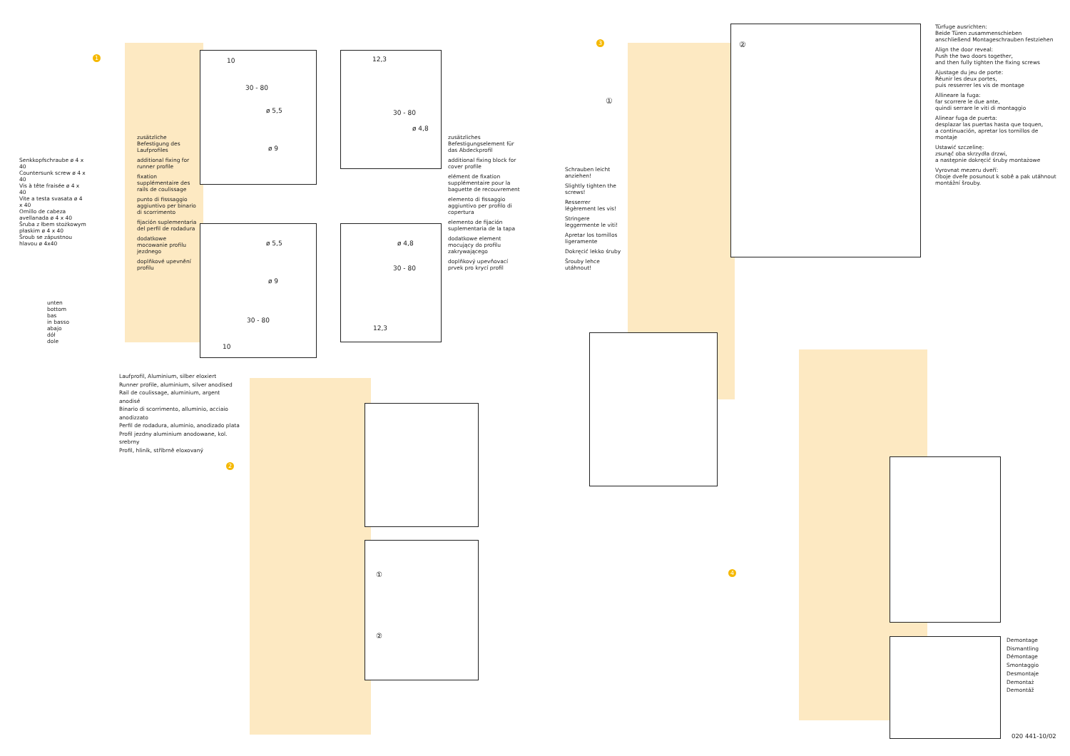1
2
3
4
Senkkopfschraube ø 4 x 40
Countersunk screw ø 4 x 40
Vis à tête fraisée ø 4 x 40
Vite a testa svasata ø 4 x 40
Ornillo de cabeza avellanada ø 4 x 40
Šruba z łbem stożkowym płaskim ø 4 x 40
Šroub se zápustnou hlavou ø 4x40
unten
bottom
bas
in basso
abajo
dół
dole
zusätzliche Befestigung des Laufprofiles
additional fixing for runner profile
fixation supplémentaire des rails de coulissage
punto di fisssaggio aggiuntivo per binario di scorrimento
fijación suplementaria del perfil de rodadura
dodatkowe mocowanie profilu jezdnego
doplňkové upevnění profilu
10
30 - 80
ø 5,5
ø 9
ø 5,5
ø 9
30 - 80
10
12,3
30 - 80
ø 4,8
ø 4,8
30 - 80
12,3
zusätzliches Befestigungselement für das Abdeckprofil
additional fixing block for cover profile
elément de fixation supplémentaire pour la baguette de recouvrement
elemento di fissaggio aggiuntivo per profilo di copertura
elemento de fijación suplementaria de la tapa
dodatkowe element mocujący do profilu zakrywającego
doplňkový upevňovací prvek pro krycí profil
Laufprofil, Aluminium, silber eloxiert
Runner profile, aluminium, silver anodised
Rail de coulissage, aluminium, argent anodisé
Binario di scorrimento, alluminio, acciaio anodizzato
Perfil de rodadura, aluminio, anodizado plata
Profil jezdny aluminium anodowane, kol. srebrny
Profil, hliník, stříbrně eloxovaný
①
②
①
②
Schrauben leicht anziehen!
Slightly tighten the screws!
Resserrer légèrement les vis!
Stringere leggermente le viti!
Apretar los tornillos ligeramente
Dokręcić lekko śruby
Šrouby lehce utáhnout!
Türfuge ausrichten:
Beide Türen zusammenschieben
anschließend Montageschrauben festziehen
Align the door reveal:
Push the two doors together,
and then fully tighten the fixing screws
Ajustage du jeu de porte:
Réunir les deux portes,
puis resserrer les vis de montage
Allineare la fuga:
far scorrere le due ante,
quindi serrare le viti di montaggio
Alinear fuga de puerta:
desplazar las puertas hasta que toquen,
a continuación, apretar los tornillos de montaje
Ustawić szczelinę:
zsunąć oba skrzydła drzwi,
a następnie dokręcić śruby montażowe
Vyrovnat mezeru dveří:
Oboje dveře posunout k sobě a pak utáhnout
montážní šrouby.
Demontage
Dismantling
Démontage
Smontaggio
Desmontaje
Demontaż
Demontáž
020 441-10/02